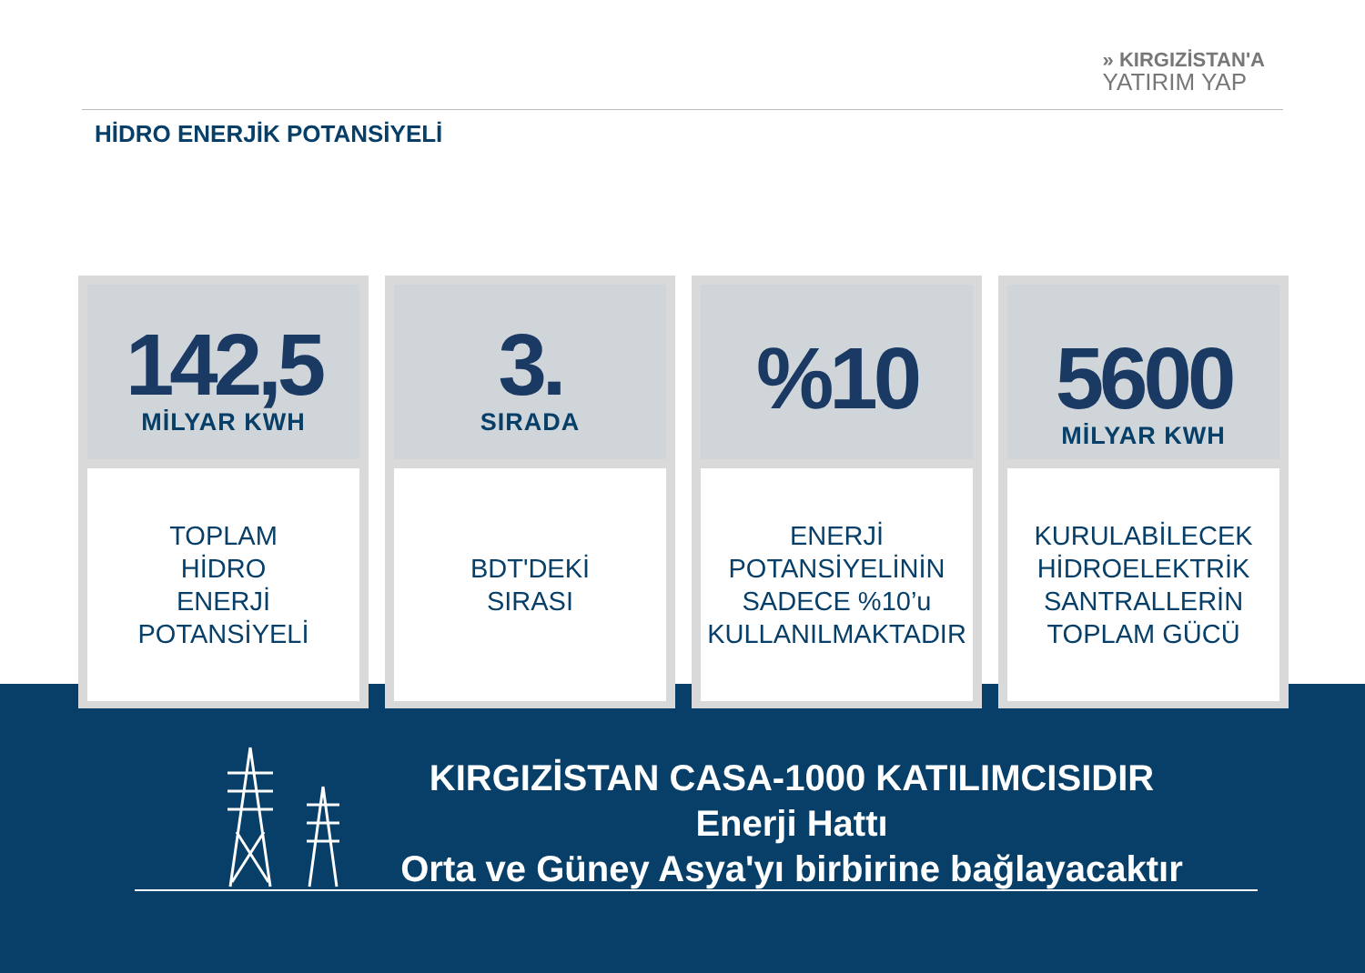» KIRGIZİSTAN'A
YATIRIM YAP
HİDRO ENERJİK POTANSİYELİ
142,5
MİLYAR KWH
TOPLAM
HİDRO
ENERJİ
POTANSİYELİ
3.
SIRADA
BDT'DEKİ
SIRASI
%10
ENERJİ
POTANSİYELİNİN
SADECE %10’u
KULLANILMAKTADIR
5600
MİLYAR KWH
KURULABİLECEK
HİDROELEKTRİK
SANTRALLERİN
TOPLAM GÜCÜ
KIRGIZİSTAN CASA-1000 KATILIMCISIDIR
Enerji Hattı
Orta ve Güney Asya'yı birbirine bağlayacaktır